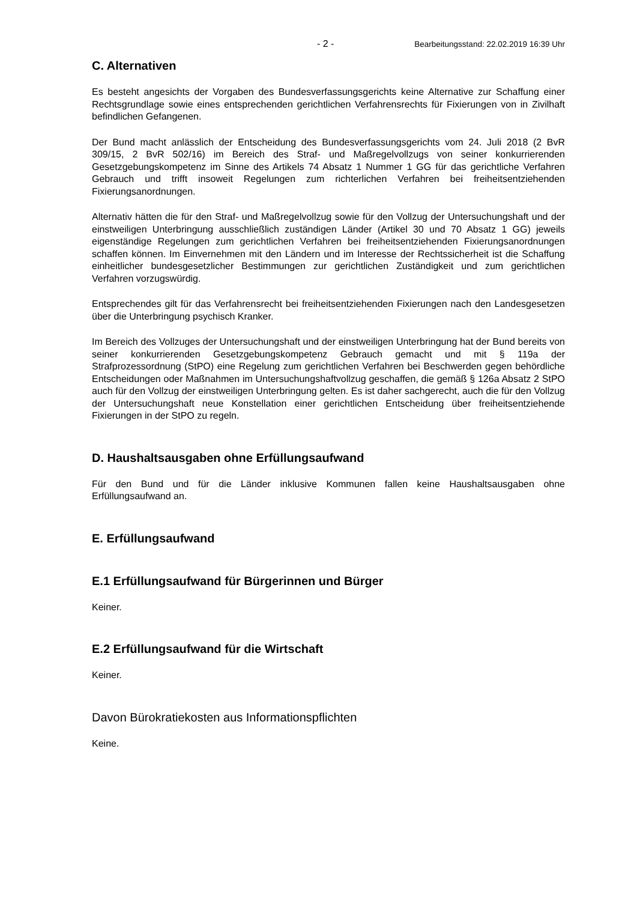- 2 - Bearbeitungsstand: 22.02.2019 16:39 Uhr
C. Alternativen
Es besteht angesichts der Vorgaben des Bundesverfassungsgerichts keine Alternative zur Schaffung einer Rechtsgrundlage sowie eines entsprechenden gerichtlichen Verfahrensrechts für Fixierungen von in Zivilhaft befindlichen Gefangenen.
Der Bund macht anlässlich der Entscheidung des Bundesverfassungsgerichts vom 24. Juli 2018 (2 BvR 309/15, 2 BvR 502/16) im Bereich des Straf- und Maßregelvollzugs von seiner konkurrierenden Gesetzgebungskompetenz im Sinne des Artikels 74 Absatz 1 Nummer 1 GG für das gerichtliche Verfahren Gebrauch und trifft insoweit Regelungen zum richterlichen Verfahren bei freiheitsentziehenden Fixierungsanordnungen.
Alternativ hätten die für den Straf- und Maßregelvollzug sowie für den Vollzug der Untersuchungshaft und der einstweiligen Unterbringung ausschließlich zuständigen Länder (Artikel 30 und 70 Absatz 1 GG) jeweils eigenständige Regelungen zum gerichtlichen Verfahren bei freiheitsentziehenden Fixierungsanordnungen schaffen können. Im Einvernehmen mit den Ländern und im Interesse der Rechtssicherheit ist die Schaffung einheitlicher bundesgesetzlicher Bestimmungen zur gerichtlichen Zuständigkeit und zum gerichtlichen Verfahren vorzugswürdig.
Entsprechendes gilt für das Verfahrensrecht bei freiheitsentziehenden Fixierungen nach den Landesgesetzen über die Unterbringung psychisch Kranker.
Im Bereich des Vollzuges der Untersuchungshaft und der einstweiligen Unterbringung hat der Bund bereits von seiner konkurrierenden Gesetzgebungskompetenz Gebrauch gemacht und mit § 119a der Strafprozessordnung (StPO) eine Regelung zum gerichtlichen Verfahren bei Beschwerden gegen behördliche Entscheidungen oder Maßnahmen im Untersuchungshaftvollzug geschaffen, die gemäß § 126a Absatz 2 StPO auch für den Vollzug der einstweiligen Unterbringung gelten. Es ist daher sachgerecht, auch die für den Vollzug der Untersuchungshaft neue Konstellation einer gerichtlichen Entscheidung über freiheitsentziehende Fixierungen in der StPO zu regeln.
D. Haushaltsausgaben ohne Erfüllungsaufwand
Für den Bund und für die Länder inklusive Kommunen fallen keine Haushaltsausgaben ohne Erfüllungsaufwand an.
E. Erfüllungsaufwand
E.1 Erfüllungsaufwand für Bürgerinnen und Bürger
Keiner.
E.2 Erfüllungsaufwand für die Wirtschaft
Keiner.
Davon Bürokratiekosten aus Informationspflichten
Keine.